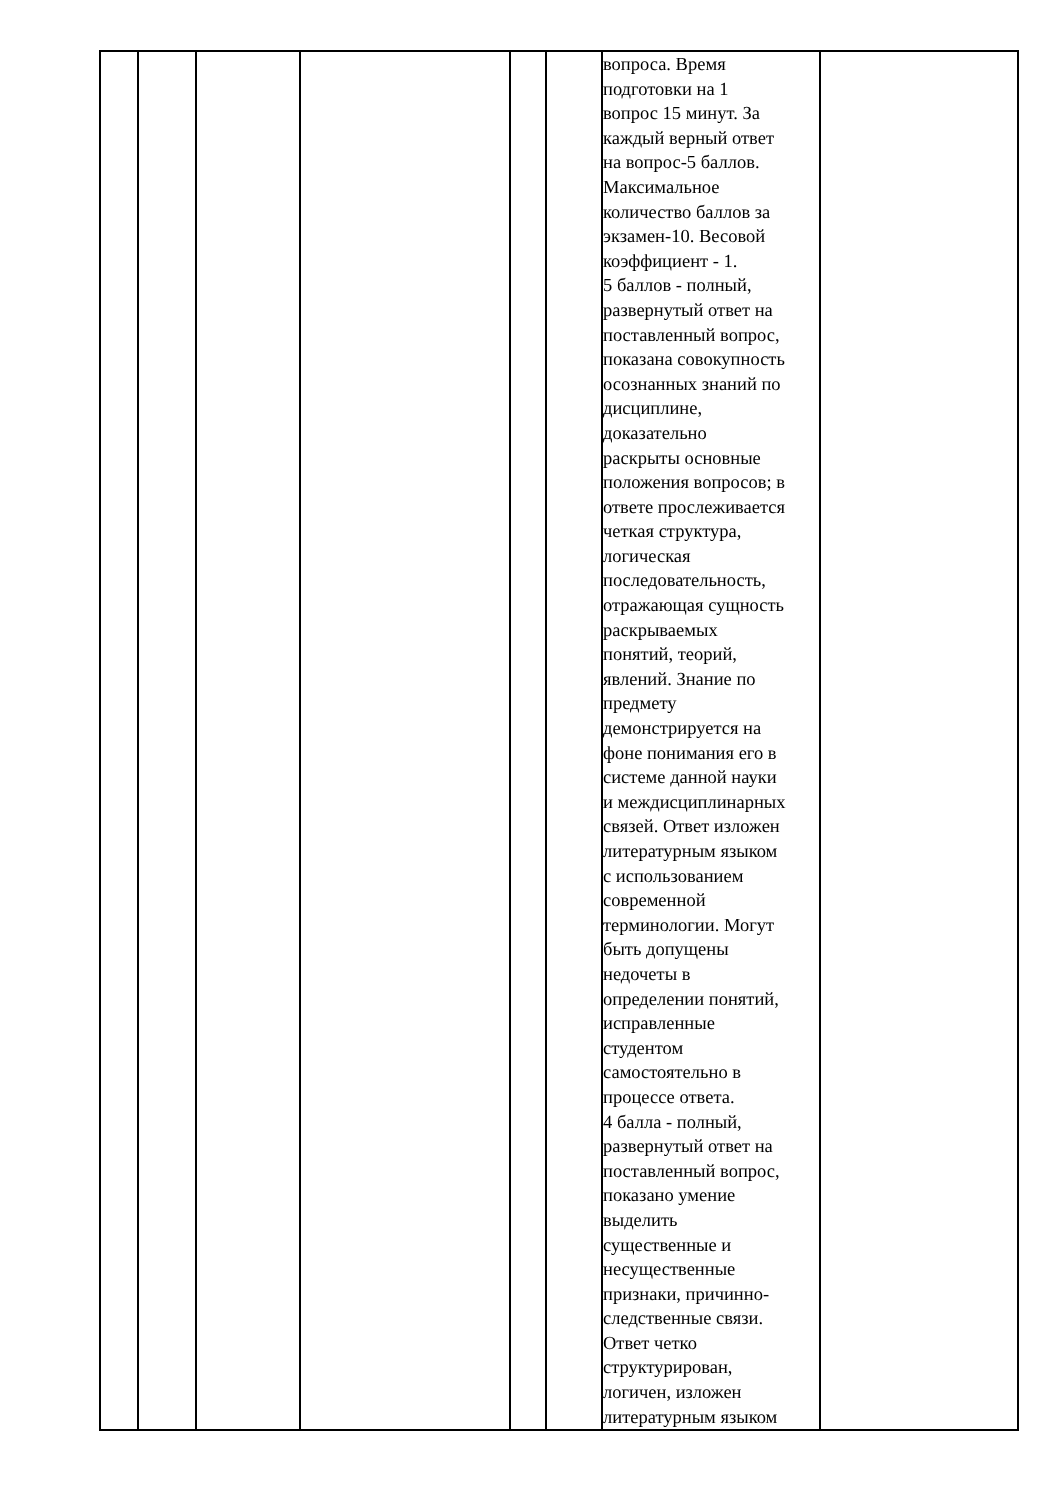| | | | | | | вопроса. Время подготовки на 1 вопрос 15 минут. За каждый верный ответ на вопрос-5 баллов. Максимальное количество баллов за экзамен-10. Весовой коэффициент - 1. 5 баллов - полный, развернутый ответ на поставленный вопрос, показана совокупность осознанных знаний по дисциплине, доказательно раскрыты основные положения вопросов; в ответе прослеживается четкая структура, логическая последовательность, отражающая сущность раскрываемых понятий, теорий, явлений. Знание по предмету демонстрируется на фоне понимания его в системе данной науки и междисциплинарных связей. Ответ изложен литературным языком с использованием современной терминологии. Могут быть допущены недочеты в определении понятий, исправленные студентом самостоятельно в процессе ответа. 4 балла - полный, развернутый ответ на поставленный вопрос, показано умение выделить существенные и несущественные признаки, причинно- следственные связи. Ответ четко структурирован, логичен, изложен литературным языком | |